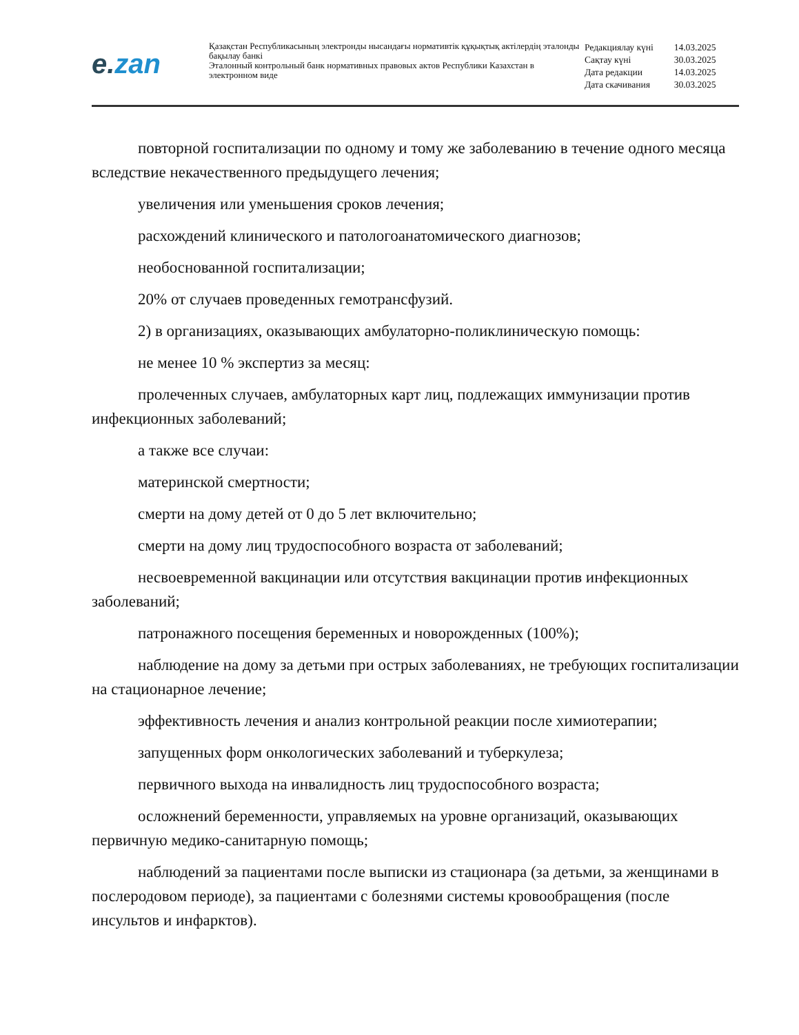e.zan
Қазақстан Республикасының электронды нысандағы нормативтік құқықтық актілердің эталонды бақылау банкі
Эталонный контрольный банк нормативных правовых актов Республики Казахстан в электронном виде
| Редакциялау күні | 14.03.2025 |
| Сақтау күні | 30.03.2025 |
| Дата редакции | 14.03.2025 |
| Дата скачивания | 30.03.2025 |
повторной госпитализации по одному и тому же заболеванию в течение одного месяца вследствие некачественного предыдущего лечения;
увеличения или уменьшения сроков лечения;
расхождений клинического и патологоанатомического диагнозов;
необоснованной госпитализации;
20% от случаев проведенных гемотрансфузий.
2) в организациях, оказывающих амбулаторно-поликлиническую помощь:
не менее 10 % экспертиз за месяц:
пролеченных случаев, амбулаторных карт лиц, подлежащих иммунизации против инфекционных заболеваний;
а также все случаи:
материнской смертности;
смерти на дому детей от 0 до 5 лет включительно;
смерти на дому лиц трудоспособного возраста от заболеваний;
несвоевременной вакцинации или отсутствия вакцинации против инфекционных заболеваний;
патронажного посещения беременных и новорожденных (100%);
наблюдение на дому за детьми при острых заболеваниях, не требующих госпитализации на стационарное лечение;
эффективность лечения и анализ контрольной реакции после химиотерапии;
запущенных форм онкологических заболеваний и туберкулеза;
первичного выхода на инвалидность лиц трудоспособного возраста;
осложнений беременности, управляемых на уровне организаций, оказывающих первичную медико-санитарную помощь;
наблюдений за пациентами после выписки из стационара (за детьми, за женщинами в послеродовом периоде), за пациентами с болезнями системы кровообращения (после инсультов и инфарктов).